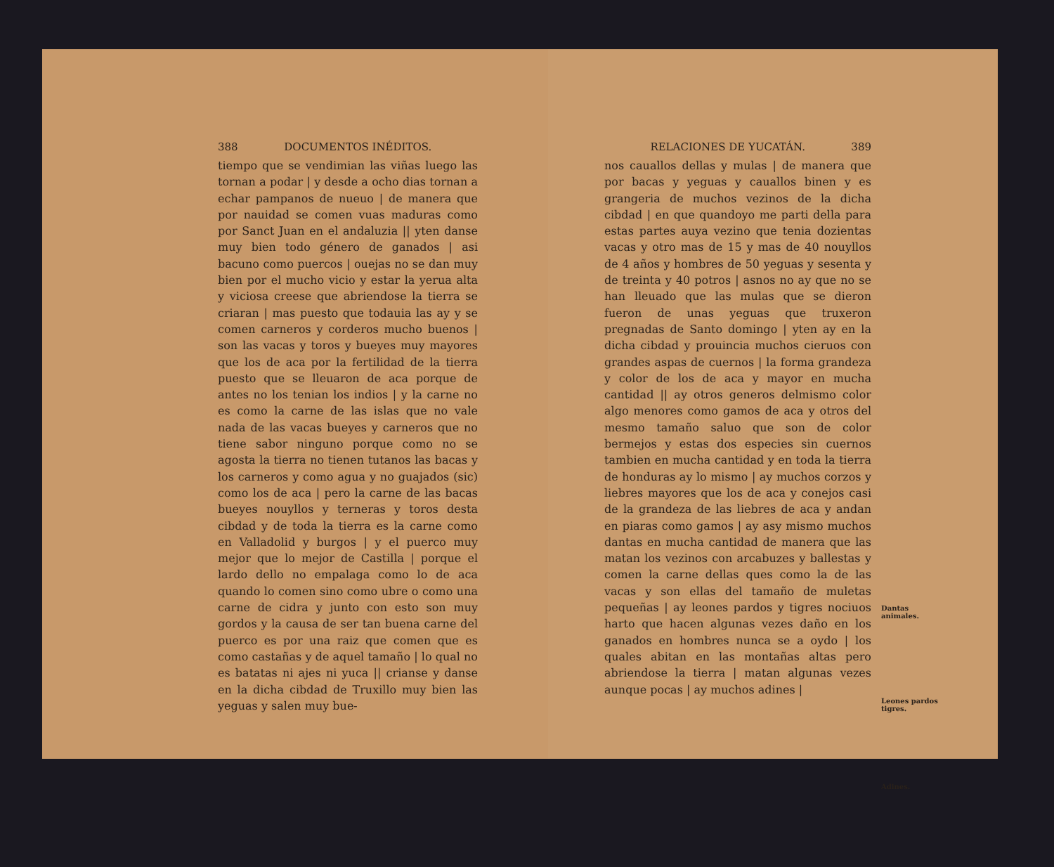388 DOCUMENTOS INÉDITOS.
tiempo que se vendimian las viñas luego las tornan a podar | y desde a ocho dias tornan a echar pampanos de nueuo | de manera que por nauidad se comen vuas maduras como por Sanct Juan en el andaluzia || yten danse muy bien todo género de ganados | asi bacuno como puercos | ouejas no se dan muy bien por el mucho vicio y estar la yerua alta y viciosa creese que abriendose la tierra se criaran | mas puesto que todauia las ay y se comen carneros y corderos mucho buenos | son las vacas y toros y bueyes muy mayores que los de aca por la fertilidad de la tierra puesto que se lleuaron de aca porque de antes no los tenian los indios | y la carne no es como la carne de las islas que no vale nada de las vacas bueyes y carneros que no tiene sabor ninguno porque como no se agosta la tierra no tienen tutanos las bacas y los carneros y como agua y no guajados (sic) como los de aca | pero la carne de las bacas bueyes nouyllos y terneras y toros desta cibdad y de toda la tierra es la carne como en Valladolid y burgos | y el puerco muy mejor que lo mejor de Castilla | porque el lardo dello no empalaga como lo de aca quando lo comen sino como ubre o como una carne de cidra y junto con esto son muy gordos y la causa de ser tan buena carne del puerco es por una raiz que comen que es como castañas y de aquel tamaño | lo qual no es batatas ni ajes ni yuca || crianse y danse en la dicha cibdad de Truxillo muy bien las yeguas y salen muy bue-
RELACIONES DE YUCATÁN. 389
nos cauallos dellas y mulas | de manera que por bacas y yeguas y cauallos binen y es grangeria de muchos vezinos de la dicha cibdad | en que quandoyo me parti della para estas partes auya vezino que tenia dozientas vacas y otro mas de 15 y mas de 40 nouyllos de 4 años y hombres de 50 yeguas y sesenta y de treinta y 40 potros | asnos no ay que no se han lleuado que las mulas que se dieron fueron de unas yeguas que truxeron pregnadas de Santo domingo | yten ay en la dicha cibdad y prouincia muchos cieruos con grandes aspas de cuernos | la forma grandeza y color de los de aca y mayor en mucha cantidad || ay otros generos delmismo color algo menores como gamos de aca y otros del mesmo tamaño saluo que son de color bermejos y estas dos especies sin cuernos tambien en mucha cantidad y en toda la tierra de honduras ay lo mismo | ay muchos corzos y liebres mayores que los de aca y conejos casi de la grandeza de las liebres de aca y andan en piaras como gamos | ay asy mismo muchos dantas en mucha cantidad de manera que las matan los vezinos con arcabuzes y ballestas y comen la carne dellas ques como la de las vacas y son ellas del tamaño de muletas pequeñas | ay leones pardos y tigres nociuos harto que hacen algunas vezes daño en los ganados en hombres nunca se a oydo | los quales abitan en las montañas altas pero abriendose la tierra | matan algunas vezes aunque pocas | ay muchos adines |
Dantas animales.
Leones pardos tigres.
Adines.